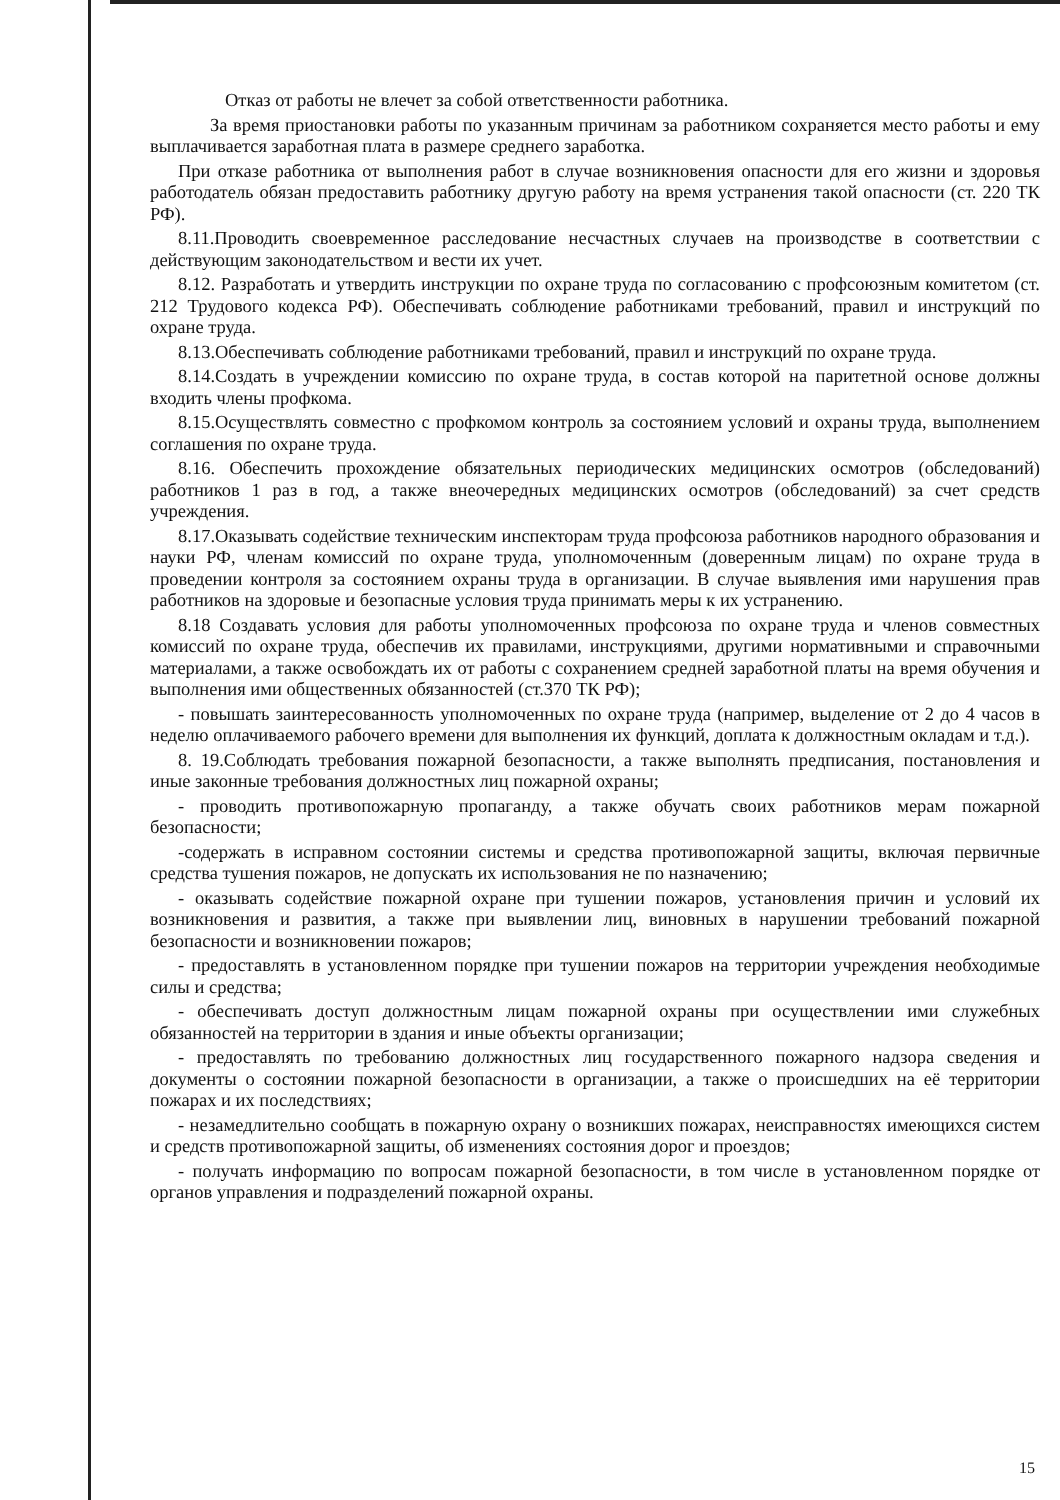Отказ от работы не влечет за собой ответственности работника.
За время приостановки работы по указанным причинам за работником сохраняется место работы и ему выплачивается заработная плата в размере среднего заработка.
При отказе работника от выполнения работ в случае возникновения опасности для его жизни и здоровья работодатель обязан предоставить работнику другую работу на время устранения такой опасности (ст. 220 ТК РФ).
8.11.Проводить своевременное расследование несчастных случаев на производстве в соответствии с действующим законодательством и вести их учет.
8.12. Разработать и утвердить инструкции по охране труда по согласованию с профсоюзным комитетом (ст. 212 Трудового кодекса РФ). Обеспечивать соблюдение работниками требований, правил и инструкций по охране труда.
8.13.Обеспечивать соблюдение работниками требований, правил и инструкций по охране труда.
8.14.Создать в учреждении комиссию по охране труда, в состав которой на паритетной основе должны входить члены профкома.
8.15.Осуществлять совместно с профкомом контроль за состоянием условий и охраны труда, выполнением соглашения по охране труда.
8.16. Обеспечить прохождение обязательных периодических медицинских осмотров (обследований) работников 1 раз в год, а также внеочередных медицинских осмотров (обследований) за счет средств учреждения.
8.17.Оказывать содействие техническим инспекторам труда профсоюза работников народного образования и науки РФ, членам комиссий по охране труда, уполномоченным (доверенным лицам) по охране труда в проведении контроля за состоянием охраны труда в организации. В случае выявления ими нарушения прав работников на здоровые и безопасные условия труда принимать меры к их устранению.
8.18 Создавать условия для работы уполномоченных профсоюза по охране труда и членов совместных комиссий по охране труда, обеспечив их правилами, инструкциями, другими нормативными и справочными материалами, а также освобождать их от работы с сохранением средней заработной платы на время обучения и выполнения ими общественных обязанностей (ст.370 ТК РФ);
- повышать заинтересованность уполномоченных по охране труда (например, выделение от 2 до 4 часов в неделю оплачиваемого рабочего времени для выполнения их функций, доплата к должностным окладам и т.д.).
8. 19.Соблюдать требования пожарной безопасности, а также выполнять предписания, постановления и иные законные требования должностных лиц пожарной охраны;
- проводить противопожарную пропаганду, а также обучать своих работников мерам пожарной безопасности;
-содержать в исправном состоянии системы и средства противопожарной защиты, включая первичные средства тушения пожаров, не допускать их использования не по назначению;
- оказывать содействие пожарной охране при тушении пожаров, установления причин и условий их возникновения и развития, а также при выявлении лиц, виновных в нарушении требований пожарной безопасности и возникновении пожаров;
- предоставлять в установленном порядке при тушении пожаров на территории учреждения необходимые силы и средства;
- обеспечивать доступ должностным лицам пожарной охраны при осуществлении ими служебных обязанностей на территории в здания и иные объекты организации;
- предоставлять по требованию должностных лиц государственного пожарного надзора сведения и документы о состоянии пожарной безопасности в организации, а также о происшедших на её территории пожарах и их последствиях;
- незамедлительно сообщать в пожарную охрану о возникших пожарах, неисправностях имеющихся систем и средств противопожарной защиты, об изменениях состояния дорог и проездов;
- получать информацию по вопросам пожарной безопасности, в том числе в установленном порядке от органов управления и подразделений пожарной охраны.
15